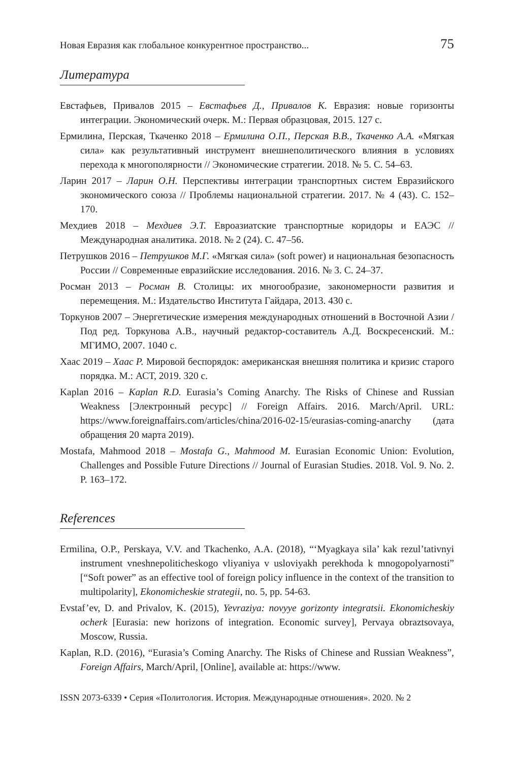Новая Евразия как глобальное конкурентное пространство... 75
Литература
Евстафьев, Привалов 2015 – Евстафьев Д., Привалов К. Евразия: новые горизонты интеграции. Экономический очерк. М.: Первая образцовая, 2015. 127 с.
Ермилина, Перская, Ткаченко 2018 – Ермилина О.П., Перская В.В., Ткаченко А.А. «Мягкая сила» как результативный инструмент внешнеполитического влияния в условиях перехода к многополярности // Экономические стратегии. 2018. № 5. С. 54–63.
Ларин 2017 – Ларин О.Н. Перспективы интеграции транспортных систем Евразийского экономического союза // Проблемы национальной стратегии. 2017. № 4 (43). С. 152–170.
Мехдиев 2018 – Мехдиев Э.Т. Евроазиатские транспортные коридоры и ЕАЭС // Международная аналитика. 2018. № 2 (24). С. 47–56.
Петрушков 2016 – Петрушков М.Г. «Мягкая сила» (soft power) и национальная безопасность России // Современные евразийские исследования. 2016. № 3. С. 24–37.
Росман 2013 – Росман В. Столицы: их многообразие, закономерности развития и перемещения. М.: Издательство Института Гайдара, 2013. 430 с.
Торкунов 2007 – Энергетические измерения международных отношений в Восточной Азии / Под ред. Торкунова А.В., научный редактор-составитель А.Д. Воскресенский. М.: МГИМО, 2007. 1040 с.
Хаас 2019 – Хаас Р. Мировой беспорядок: американская внешняя политика и кризис старого порядка. М.: АСТ, 2019. 320 с.
Kaplan 2016 – Kaplan R.D. Eurasia’s Coming Anarchy. The Risks of Chinese and Russian Weakness [Электронный ресурс] // Foreign Affairs. 2016. March/April. URL: https://www.foreignaffairs.com/articles/china/2016-02-15/eurasias-coming-anarchy (дата обращения 20 марта 2019).
Mostafa, Mahmood 2018 – Mostafa G., Mahmood M. Eurasian Economic Union: Evolution, Challenges and Possible Future Directions // Journal of Eurasian Studies. 2018. Vol. 9. No. 2. P. 163–172.
References
Ermilina, O.P., Perskaya, V.V. and Tkachenko, A.A. (2018), “‘Myagkaya sila’ kak rezul’tativnyi instrument vneshnepoliticheskogo vliyaniya v usloviyakh perekhoda k mnogopolyarnosti” [“Soft power” as an effective tool of foreign policy influence in the context of the transition to multipolarity], Ekonomicheskie strategii, no. 5, pp. 54-63.
Evstaf’ev, D. and Privalov, K. (2015), Yevraziya: novyye gorizonty integratsii. Ekonomicheskiy ocherk [Eurasia: new horizons of integration. Economic survey], Pervaya obraztsovaya, Moscow, Russia.
Kaplan, R.D. (2016), “Eurasia’s Coming Anarchy. The Risks of Chinese and Russian Weakness”, Foreign Affairs, March/April, [Online], available at: https://www.
ISSN 2073-6339 • Серия «Политология. История. Международные отношения». 2020. № 2